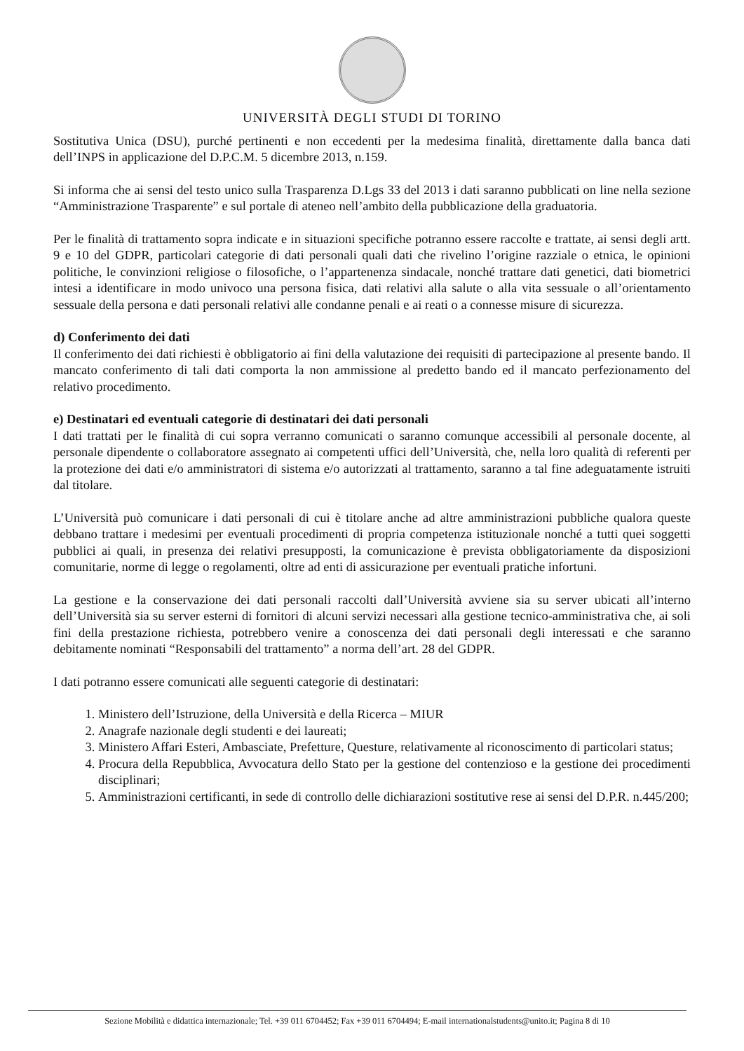UNIVERSITÀ DEGLI STUDI DI TORINO
Sostitutiva Unica (DSU), purché pertinenti e non eccedenti per la medesima finalità, direttamente dalla banca dati dell’INPS in applicazione del D.P.C.M. 5 dicembre 2013, n.159.
Si informa che ai sensi del testo unico sulla Trasparenza D.Lgs 33 del 2013 i dati saranno pubblicati on line nella sezione “Amministrazione Trasparente” e sul portale di ateneo nell’ambito della pubblicazione della graduatoria.
Per le finalità di trattamento sopra indicate e in situazioni specifiche potranno essere raccolte e trattate, ai sensi degli artt. 9 e 10 del GDPR, particolari categorie di dati personali quali dati che rivelino l’origine razziale o etnica, le opinioni politiche, le convinzioni religiose o filosofiche, o l’appartenenza sindacale, nonché trattare dati genetici, dati biometrici intesi a identificare in modo univoco una persona fisica, dati relativi alla salute o alla vita sessuale o all’orientamento sessuale della persona e dati personali relativi alle condanne penali e ai reati o a connesse misure di sicurezza.
d) Conferimento dei dati
Il conferimento dei dati richiesti è obbligatorio ai fini della valutazione dei requisiti di partecipazione al presente bando. Il mancato conferimento di tali dati comporta la non ammissione al predetto bando ed il mancato perfezionamento del relativo procedimento.
e) Destinatari ed eventuali categorie di destinatari dei dati personali
I dati trattati per le finalità di cui sopra verranno comunicati o saranno comunque accessibili al personale docente, al personale dipendente o collaboratore assegnato ai competenti uffici dell’Università, che, nella loro qualità di referenti per la protezione dei dati e/o amministratori di sistema e/o autorizzati al trattamento, saranno a tal fine adeguatamente istruiti dal titolare.
L’Università può comunicare i dati personali di cui è titolare anche ad altre amministrazioni pubbliche qualora queste debbano trattare i medesimi per eventuali procedimenti di propria competenza istituzionale nonché a tutti quei soggetti pubblici ai quali, in presenza dei relativi presupposti, la comunicazione è prevista obbligatoriamente da disposizioni comunitarie, norme di legge o regolamenti, oltre ad enti di assicurazione per eventuali pratiche infortuni.
La gestione e la conservazione dei dati personali raccolti dall’Università avviene sia su server ubicati all’interno dell’Università sia su server esterni di fornitori di alcuni servizi necessari alla gestione tecnico-amministrativa che, ai soli fini della prestazione richiesta, potrebbero venire a conoscenza dei dati personali degli interessati e che saranno debitamente nominati “Responsabili del trattamento” a norma dell’art. 28 del GDPR.
I dati potranno essere comunicati alle seguenti categorie di destinatari:
1. Ministero dell’Istruzione, della Università e della Ricerca – MIUR
2. Anagrafe nazionale degli studenti e dei laureati;
3. Ministero Affari Esteri, Ambasciate, Prefetture, Questure, relativamente al riconoscimento di particolari status;
4. Procura della Repubblica, Avvocatura dello Stato per la gestione del contenzioso e la gestione dei procedimenti disciplinari;
5. Amministrazioni certificanti, in sede di controllo delle dichiarazioni sostitutive rese ai sensi del D.P.R. n.445/200;
Sezione Mobilità e didattica internazionale; Tel. +39 011 6704452; Fax +39 011 6704494; E-mail internationalstudents@unito.it; Pagina 8 di 10